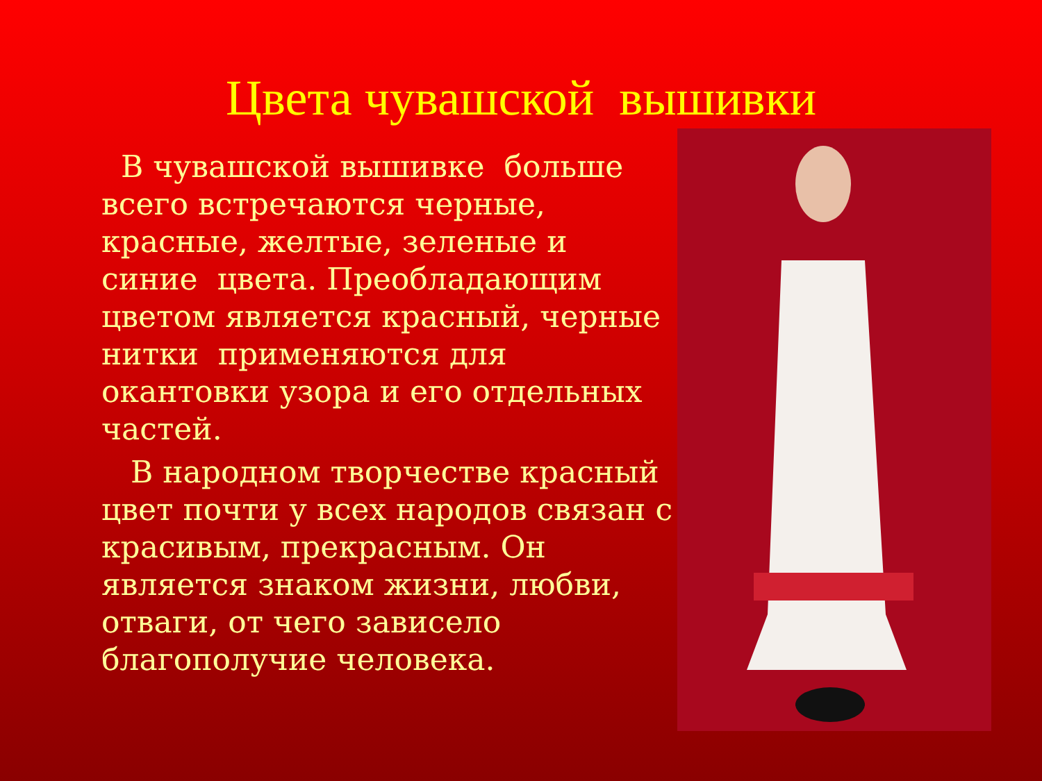Цвета чувашской вышивки
В чувашской вышивке больше всего встречаются черные, красные, желтые, зеленые и синие цвета. Преобладающим цветом является красный, черные нитки применяются для окантовки узора и его отдельных частей.
В народном творчестве красный цвет почти у всех народов связан с красивым, прекрасным. Он является знаком жизни, любви, отваги, от чего зависело благополучие человека.